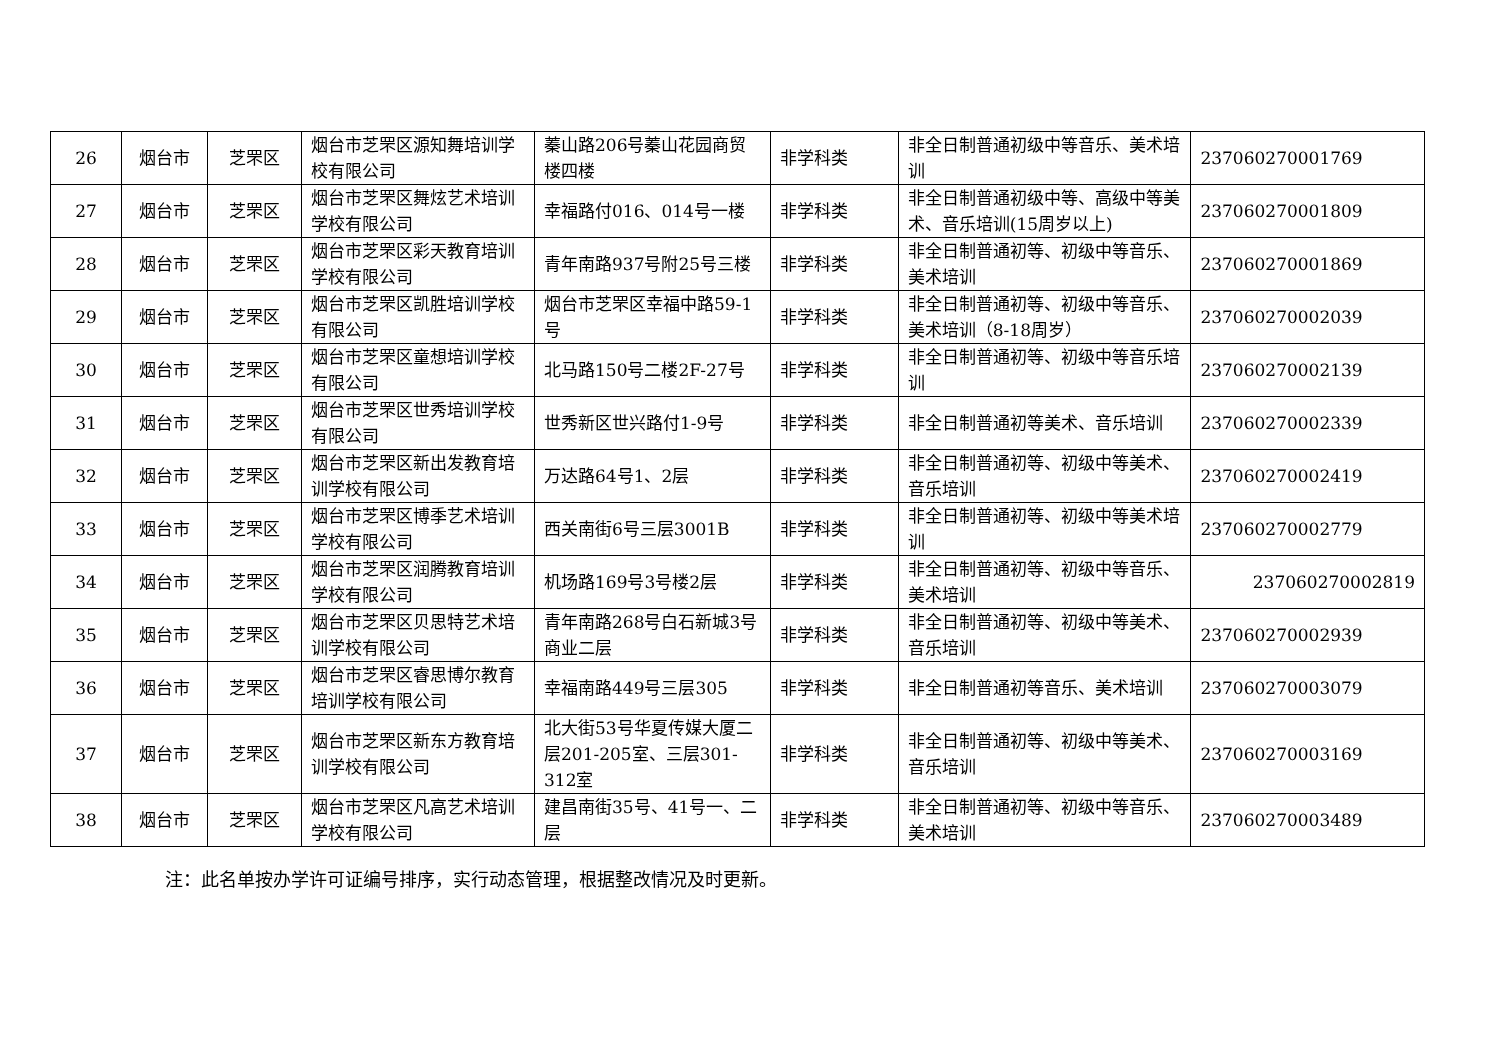| 26 | 烟台市 | 芝罘区 | 烟台市芝罘区源知舞培训学校有限公司 | 蓁山路206号蓁山花园商贸楼四楼 | 非学科类 | 非全日制普通初级中等音乐、美术培训 | 237060270001769 |
| 27 | 烟台市 | 芝罘区 | 烟台市芝罘区舞炫艺术培训学校有限公司 | 幸福路付016、014号一楼 | 非学科类 | 非全日制普通初级中等、高级中等美术、音乐培训(15周岁以上) | 237060270001809 |
| 28 | 烟台市 | 芝罘区 | 烟台市芝罘区彩天教育培训学校有限公司 | 青年南路937号附25号三楼 | 非学科类 | 非全日制普通初等、初级中等音乐、美术培训 | 237060270001869 |
| 29 | 烟台市 | 芝罘区 | 烟台市芝罘区凯胜培训学校有限公司 | 烟台市芝罘区幸福中路59-1号 | 非学科类 | 非全日制普通初等、初级中等音乐、美术培训（8-18周岁） | 237060270002039 |
| 30 | 烟台市 | 芝罘区 | 烟台市芝罘区童想培训学校有限公司 | 北马路150号二楼2F-27号 | 非学科类 | 非全日制普通初等、初级中等音乐培训 | 237060270002139 |
| 31 | 烟台市 | 芝罘区 | 烟台市芝罘区世秀培训学校有限公司 | 世秀新区世兴路付1-9号 | 非学科类 | 非全日制普通初等美术、音乐培训 | 237060270002339 |
| 32 | 烟台市 | 芝罘区 | 烟台市芝罘区新出发教育培训学校有限公司 | 万达路64号1、2层 | 非学科类 | 非全日制普通初等、初级中等美术、音乐培训 | 237060270002419 |
| 33 | 烟台市 | 芝罘区 | 烟台市芝罘区博季艺术培训学校有限公司 | 西关南街6号三层3001B | 非学科类 | 非全日制普通初等、初级中等美术培训 | 237060270002779 |
| 34 | 烟台市 | 芝罘区 | 烟台市芝罘区润腾教育培训学校有限公司 | 机场路169号3号楼2层 | 非学科类 | 非全日制普通初等、初级中等音乐、美术培训 | 237060270002819 |
| 35 | 烟台市 | 芝罘区 | 烟台市芝罘区贝思特艺术培训学校有限公司 | 青年南路268号白石新城3号商业二层 | 非学科类 | 非全日制普通初等、初级中等美术、音乐培训 | 237060270002939 |
| 36 | 烟台市 | 芝罘区 | 烟台市芝罘区睿思博尔教育培训学校有限公司 | 幸福南路449号三层305 | 非学科类 | 非全日制普通初等音乐、美术培训 | 237060270003079 |
| 37 | 烟台市 | 芝罘区 | 烟台市芝罘区新东方教育培训学校有限公司 | 北大街53号华夏传媒大厦二层201-205室、三层301-312室 | 非学科类 | 非全日制普通初等、初级中等美术、音乐培训 | 237060270003169 |
| 38 | 烟台市 | 芝罘区 | 烟台市芝罘区凡高艺术培训学校有限公司 | 建昌南街35号、41号一、二层 | 非学科类 | 非全日制普通初等、初级中等音乐、美术培训 | 237060270003489 |
注：此名单按办学许可证编号排序，实行动态管理，根据整改情况及时更新。